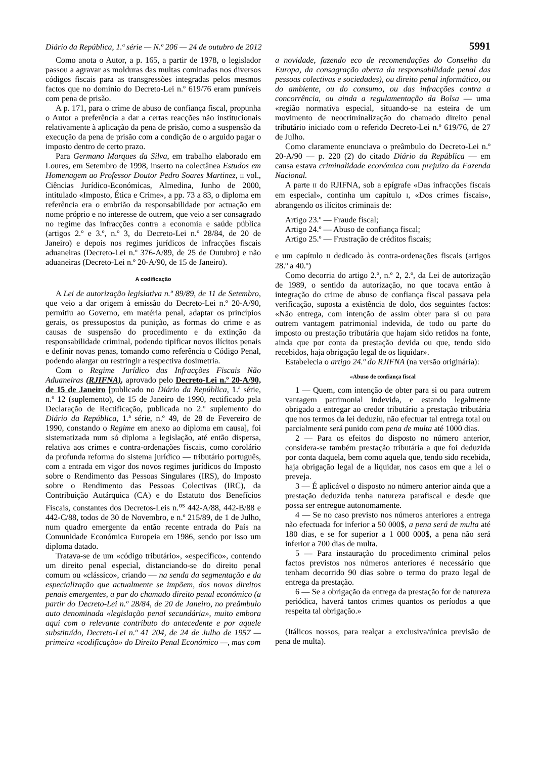Diário da República, 1.ª série — N.º 206 — 24 de outubro de 2012 5991
Como anota o Autor, a p. 165, a partir de 1978, o legislador passou a agravar as molduras das multas cominadas nos diversos códigos fiscais para as transgressões integradas pelos mesmos factos que no domínio do Decreto-Lei n.º 619/76 eram puníveis com pena de prisão.
A p. 171, para o crime de abuso de confiança fiscal, propunha o Autor a preferência a dar a certas reacções não institucionais relativamente à aplicação da pena de prisão, como a suspensão da execução da pena de prisão com a condição de o arguido pagar o imposto dentro de certo prazo.
Para Germano Marques da Silva, em trabalho elaborado em Loures, em Setembro de 1998, inserto na colectânea Estudos em Homenagem ao Professor Doutor Pedro Soares Martinez, II vol., Ciências Jurídico-Económicas, Almedina, Junho de 2000, intitulado «Imposto, Ética e Crime», a pp. 73 a 83, o diploma em referência era o embrião da responsabilidade por actuação em nome próprio e no interesse de outrem, que veio a ser consagrado no regime das infracções contra a economia e saúde pública (artigos 2.º e 3.º, n.º 3, do Decreto-Lei n.º 28/84, de 20 de Janeiro) e depois nos regimes jurídicos de infracções fiscais aduaneiras (Decreto-Lei n.º 376-A/89, de 25 de Outubro) e não aduaneiras (Decreto-Lei n.º 20-A/90, de 15 de Janeiro).
A codificação
A Lei de autorização legislativa n.º 89/89, de 11 de Setembro, que veio a dar origem à emissão do Decreto-Lei n.º 20-A/90, permitiu ao Governo, em matéria penal, adaptar os princípios gerais, os pressupostos da punição, as formas do crime e as causas de suspensão do procedimento e da extinção da responsabilidade criminal, podendo tipificar novos ilícitos penais e definir novas penas, tomando como referência o Código Penal, podendo alargar ou restringir a respectiva dosimetria.
Com o Regime Jurídico das Infracções Fiscais Não Aduaneiras (RJIFNA), aprovado pelo Decreto-Lei n.º 20-A/90, de 15 de Janeiro [publicado no Diário da República, 1.ª série, n.º 12 (suplemento), de 15 de Janeiro de 1990, rectificado pela Declaração de Rectificação, publicada no 2.º suplemento do Diário da República, 1.ª série, n.º 49, de 28 de Fevereiro de 1990, constando o Regime em anexo ao diploma em causa], foi sistematizada num só diploma a legislação, até então dispersa, relativa aos crimes e contra-ordenações fiscais, como corolário da profunda reforma do sistema jurídico — tributário português, com a entrada em vigor dos novos regimes jurídicos do Imposto sobre o Rendimento das Pessoas Singulares (IRS), do Imposto sobre o Rendimento das Pessoas Colectivas (IRC), da Contribuição Autárquica (CA) e do Estatuto dos Benefícios Fiscais, constantes dos Decretos-Leis n.<sup>os</sup> 442-A/88, 442-B/88 e 442-C/88, todos de 30 de Novembro, e n.º 215/89, de 1 de Julho, num quadro emergente da então recente entrada do País na Comunidade Económica Europeia em 1986, sendo por isso um diploma datado.
Tratava-se de um «código tributário», «específico», contendo um direito penal especial, distanciando-se do direito penal comum ou «clássico», criando — na senda da segmentação e da especialização que actualmente se impõem, dos novos direitos penais emergentes, a par do chamado direito penal económico (a partir do Decreto-Lei n.º 28/84, de 20 de Janeiro, no preâmbulo auto denominada «legislação penal secundária», muito embora aqui com o relevante contributo do antecedente e por aquele substituído, Decreto-Lei n.º 41 204, de 24 de Julho de 1957 — primeira «codificação» do Direito Penal Económico —, mas com
a novidade, fazendo eco de recomendações do Conselho da Europa, da consagração aberta da responsabilidade penal das pessoas colectivas e sociedades), ou direito penal informático, ou do ambiente, ou do consumo, ou das infracções contra a concorrência, ou ainda a regulamentação da Bolsa — uma «região normativa especial, situando-se na esteira de um movimento de neocriminalização do chamado direito penal tributário iniciado com o referido Decreto-Lei n.º 619/76, de 27 de Julho.
Como claramente enunciava o preâmbulo do Decreto-Lei n.º 20-A/90 — p. 220 (2) do citado Diário da República — em causa estava criminalidade económica com prejuízo da Fazenda Nacional.
A parte II do RJIFNA, sob a epígrafe «Das infracções fiscais em especial», continha um capítulo I, «Dos crimes fiscais», abrangendo os ilícitos criminais de:
Artigo 23.º — Fraude fiscal;
Artigo 24.º — Abuso de confiança fiscal;
Artigo 25.º — Frustração de créditos fiscais;
e um capítulo II dedicado às contra-ordenações fiscais (artigos 28.º a 40.º)
Como decorria do artigo 2.º, n.º 2, 2.º, da Lei de autorização de 1989, o sentido da autorização, no que tocava então à integração do crime de abuso de confiança fiscal passava pela verificação, suposta a existência de dolo, dos seguintes factos: «Não entrega, com intenção de assim obter para si ou para outrem vantagem patrimonial indevida, de todo ou parte do imposto ou prestação tributária que hajam sido retidos na fonte, ainda que por conta da prestação devida ou que, tendo sido recebidos, haja obrigação legal de os liquidar».
Estabelecia o artigo 24.º do RJIFNA (na versão originária):
«Abuso de confiança fiscal
1 — Quem, com intenção de obter para si ou para outrem vantagem patrimonial indevida, e estando legalmente obrigado a entregar ao credor tributário a prestação tributária que nos termos da lei deduziu, não efectuar tal entrega total ou parcialmente será punido com pena de multa até 1000 dias.
2 — Para os efeitos do disposto no número anterior, considera-se também prestação tributária a que foi deduzida por conta daquela, bem como aquela que, tendo sido recebida, haja obrigação legal de a liquidar, nos casos em que a lei o preveja.
3 — É aplicável o disposto no número anterior ainda que a prestação deduzida tenha natureza parafiscal e desde que possa ser entregue autonomamente.
4 — Se no caso previsto nos números anteriores a entrega não efectuada for inferior a 50 000$, a pena será de multa até 180 dias, e se for superior a 1 000 000$, a pena não será inferior a 700 dias de multa.
5 — Para instauração do procedimento criminal pelos factos previstos nos números anteriores é necessário que tenham decorrido 90 dias sobre o termo do prazo legal de entrega da prestação.
6 — Se a obrigação da entrega da prestação for de natureza periódica, haverá tantos crimes quantos os períodos a que respeita tal obrigação.»
(Itálicos nossos, para realçar a exclusiva/única previsão de pena de multa).